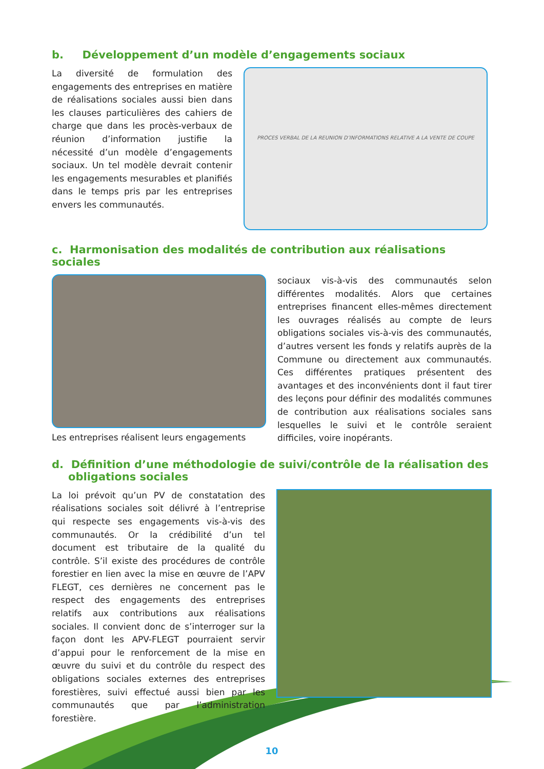b. Développement d’un modèle d’engagements sociaux
La diversité de formulation des engagements des entreprises en matière de réalisations sociales aussi bien dans les clauses particulières des cahiers de charge que dans les procès-verbaux de réunion d’information justifie la nécessité d’un modèle d’engagements sociaux. Un tel modèle devrait contenir les engagements mesurables et planifiés dans le temps pris par les entreprises envers les communautés.
PROCES VERBAL DE LA REUNION D’INFORMATIONS RELATIVE A LA VENTE DE COUPE
c. Harmonisation des modalités de contribution aux réalisations sociales
Les entreprises réalisent leurs engagements
sociaux vis-à-vis des communautés selon différentes modalités. Alors que certaines entreprises financent elles-mêmes directement les ouvrages réalisés au compte de leurs obligations sociales vis-à-vis des communautés, d’autres versent les fonds y relatifs auprès de la Commune ou directement aux communautés. Ces différentes pratiques présentent des avantages et des inconvénients dont il faut tirer des leçons pour définir des modalités communes de contribution aux réalisations sociales sans lesquelles le suivi et le contrôle seraient difficiles, voire inopérants.
d. Définition d’une méthodologie de suivi/contrôle de la réalisation des obligations sociales
La loi prévoit qu’un PV de constatation des réalisations sociales soit délivré à l’entreprise qui respecte ses engagements vis-à-vis des communautés. Or la crédibilité d’un tel document est tributaire de la qualité du contrôle. S’il existe des procédures de contrôle forestier en lien avec la mise en œuvre de l’APV FLEGT, ces dernières ne concernent pas le respect des engagements des entreprises relatifs aux contributions aux réalisations sociales. Il convient donc de s’interroger sur la façon dont les APV-FLEGT pourraient servir d’appui pour le renforcement de la mise en œuvre du suivi et du contrôle du respect des obligations sociales externes des entreprises forestières, suivi effectué aussi bien par les communautés que par l’administration forestière.
10